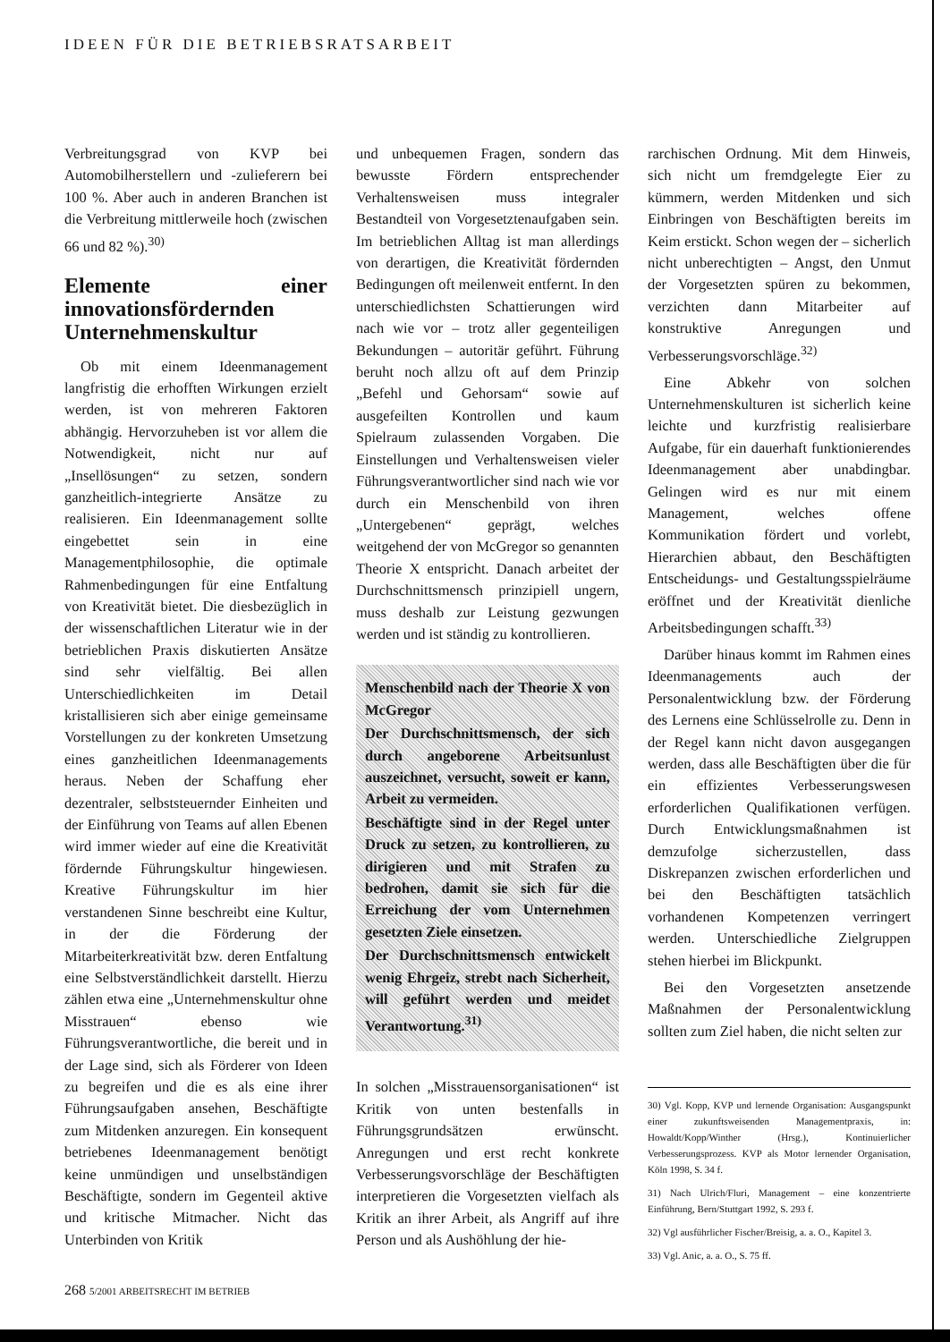IDEEN FÜR DIE BETRIEBSRATSARBEIT
Verbreitungsgrad von KVP bei Automobilherstellern und -zulieferern bei 100 %. Aber auch in anderen Branchen ist die Verbreitung mittlerweile hoch (zwischen 66 und 82 %).<sup>30)</sup>
Elemente einer innovationsfördernden Unternehmenskultur
Ob mit einem Ideenmanagement langfristig die erhofften Wirkungen erzielt werden, ist von mehreren Faktoren abhängig. Hervorzuheben ist vor allem die Notwendigkeit, nicht nur auf „Insellösungen“ zu setzen, sondern ganzheitlich-integrierte Ansätze zu realisieren. Ein Ideenmanagement sollte eingebettet sein in eine Managementphilosophie, die optimale Rahmenbedingungen für eine Entfaltung von Kreativität bietet. Die diesbezüglich in der wissenschaftlichen Literatur wie in der betrieblichen Praxis diskutierten Ansätze sind sehr vielfältig. Bei allen Unterschiedlichkeiten im Detail kristallisieren sich aber einige gemeinsame Vorstellungen zu der konkreten Umsetzung eines ganzheitlichen Ideenmanagements heraus. Neben der Schaffung eher dezentraler, selbststeuernder Einheiten und der Einführung von Teams auf allen Ebenen wird immer wieder auf eine die Kreativität fördernde Führungskultur hingewiesen. Kreative Führungskultur im hier verstandenen Sinne beschreibt eine Kultur, in der die Förderung der Mitarbeiterkreativität bzw. deren Entfaltung eine Selbstverständlichkeit darstellt. Hierzu zählen etwa eine „Unternehmenskultur ohne Misstrauen“ ebenso wie Führungsverantwortliche, die bereit und in der Lage sind, sich als Förderer von Ideen zu begreifen und die es als eine ihrer Führungsaufgaben ansehen, Beschäftigte zum Mitdenken anzuregen. Ein konsequent betriebenes Ideenmanagement benötigt keine unmündigen und unselbständigen Beschäftigte, sondern im Gegenteil aktive und kritische Mitmacher. Nicht das Unterbinden von Kritik
und unbequemen Fragen, sondern das bewusste Fördern entsprechender Verhaltensweisen muss integraler Bestandteil von Vorgesetztenaufgaben sein. Im betrieblichen Alltag ist man allerdings von derartigen, die Kreativität fördernden Bedingungen oft meilenweit entfernt. In den unterschiedlichsten Schattierungen wird nach wie vor – trotz aller gegenteiligen Bekundungen – autoritär geführt. Führung beruht noch allzu oft auf dem Prinzip „Befehl und Gehorsam“ sowie auf ausgefeilten Kontrollen und kaum Spielraum zulassenden Vorgaben. Die Einstellungen und Verhaltensweisen vieler Führungsverantwortlicher sind nach wie vor durch ein Menschenbild von ihren „Untergebenen“ geprägt, welches weitgehend der von McGregor so genannten Theorie X entspricht. Danach arbeitet der Durchschnittsmensch prinzipiell ungern, muss deshalb zur Leistung gezwungen werden und ist ständig zu kontrollieren.
Menschenbild nach der Theorie X von McGregor
Der Durchschnittsmensch, der sich durch angeborene Arbeitsunlust auszeichnet, versucht, soweit er kann, Arbeit zu vermeiden.
Beschäftigte sind in der Regel unter Druck zu setzen, zu kontrollieren, zu dirigieren und mit Strafen zu bedrohen, damit sie sich für die Erreichung der vom Unternehmen gesetzten Ziele einsetzen.
Der Durchschnittsmensch entwickelt wenig Ehrgeiz, strebt nach Sicherheit, will geführt werden und meidet Verantwortung.<sup>31)</sup>
In solchen „Misstrauensorganisationen“ ist Kritik von unten bestenfalls in Führungsgrundsätzen erwünscht. Anregungen und erst recht konkrete Verbesserungsvorschläge der Beschäftigten interpretieren die Vorgesetzten vielfach als Kritik an ihrer Arbeit, als Angriff auf ihre Person und als Aushöhlung der hie-
rarchischen Ordnung. Mit dem Hinweis, sich nicht um fremdgelegte Eier zu kümmern, werden Mitdenken und sich Einbringen von Beschäftigten bereits im Keim erstickt. Schon wegen der – sicherlich nicht unberechtigten – Angst, den Unmut der Vorgesetzten spüren zu bekommen, verzichten dann Mitarbeiter auf konstruktive Anregungen und Verbesserungsvorschläge.<sup>32)</sup>
Eine Abkehr von solchen Unternehmenskulturen ist sicherlich keine leichte und kurzfristig realisierbare Aufgabe, für ein dauerhaft funktionierendes Ideenmanagement aber unabdingbar. Gelingen wird es nur mit einem Management, welches offene Kommunikation fördert und vorlebt, Hierarchien abbaut, den Beschäftigten Entscheidungs- und Gestaltungsspielräume eröffnet und der Kreativität dienliche Arbeitsbedingungen schafft.<sup>33)</sup>
Darüber hinaus kommt im Rahmen eines Ideenmanagements auch der Personalentwicklung bzw. der Förderung des Lernens eine Schlüsselrolle zu. Denn in der Regel kann nicht davon ausgegangen werden, dass alle Beschäftigten über die für ein effizientes Verbesserungswesen erforderlichen Qualifikationen verfügen. Durch Entwicklungsmaßnahmen ist demzufolge sicherzustellen, dass Diskrepanzen zwischen erforderlichen und bei den Beschäftigten tatsächlich vorhandenen Kompetenzen verringert werden. Unterschiedliche Zielgruppen stehen hierbei im Blickpunkt.
Bei den Vorgesetzten ansetzende Maßnahmen der Personalentwicklung sollten zum Ziel haben, die nicht selten zur
30) Vgl. Kopp, KVP und lernende Organisation: Ausgangspunkt einer zukunftsweisenden Managementpraxis, in: Howaldt/Kopp/Winther (Hrsg.), Kontinuierlicher Verbesserungsprozess. KVP als Motor lernender Organisation, Köln 1998, S. 34 f.
31) Nach Ulrich/Fluri, Management – eine konzentrierte Einführung, Bern/Stuttgart 1992, S. 293 f.
32) Vgl ausführlicher Fischer/Breisig, a. a. O., Kapitel 3.
33) Vgl. Anic, a. a. O., S. 75 ff.
268 5/2001 ARBEITSRECHT IM BETRIEB